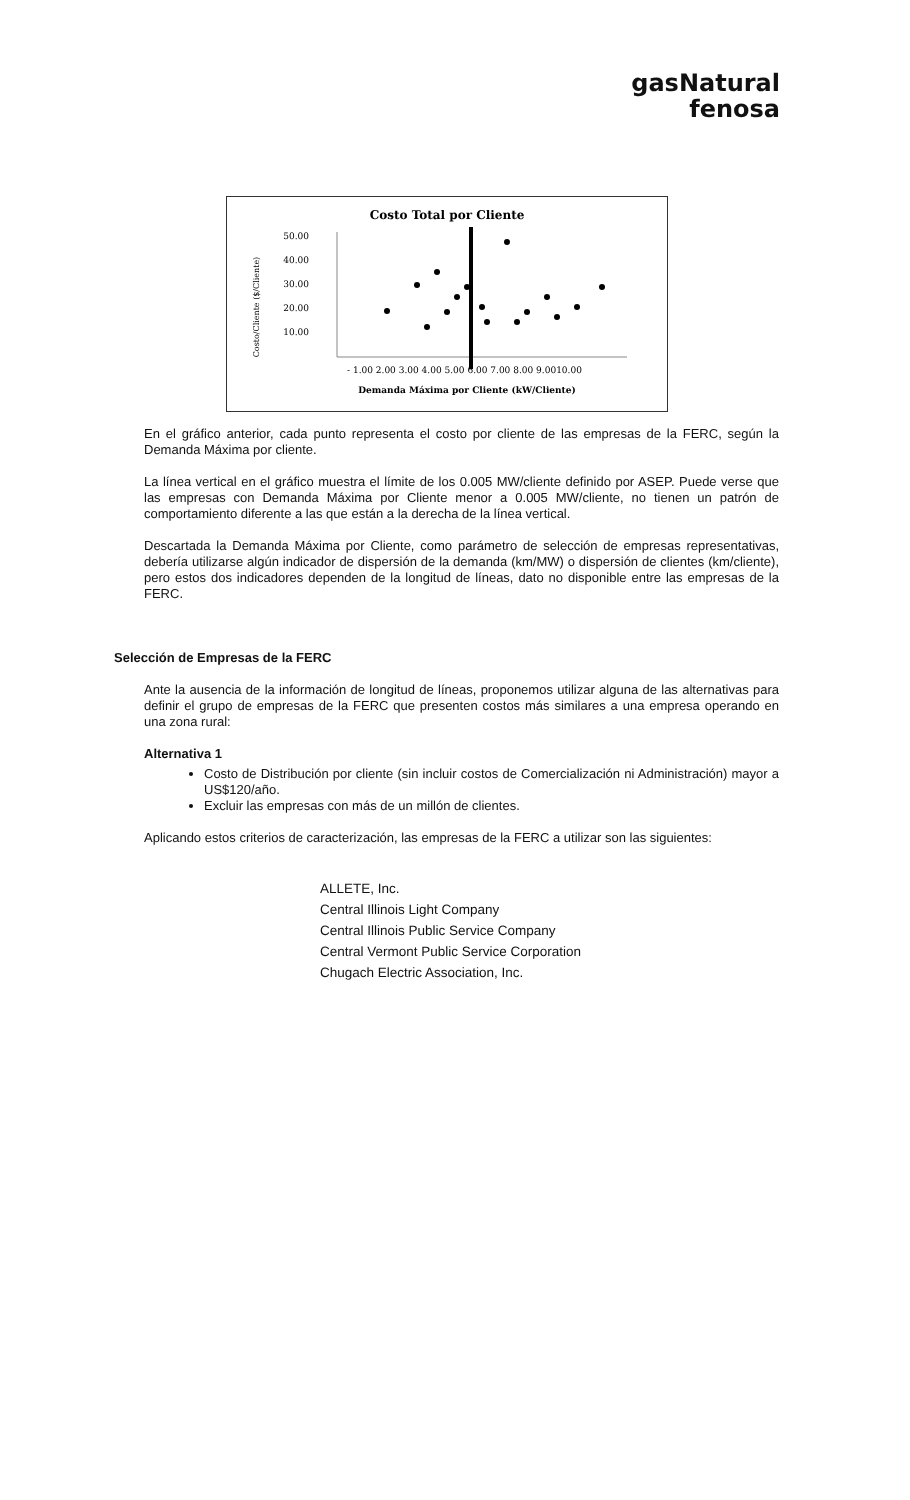gasNatural
fenosa
Costo Total por Cliente
50.00
40.00
30.00
20.00
10.00
Costo/Cliente ($/Cliente)
- 1.00 2.00 3.00 4.00 5.00 6.00 7.00 8.00 9.0010.00
Demanda Máxima por Cliente (kW/Cliente)
En el gráfico anterior, cada punto representa el costo por cliente de las empresas de la FERC, según la Demanda Máxima por cliente.
La línea vertical en el gráfico muestra el límite de los 0.005 MW/cliente definido por ASEP. Puede verse que las empresas con Demanda Máxima por Cliente menor a 0.005 MW/cliente, no tienen un patrón de comportamiento diferente a las que están a la derecha de la línea vertical.
Descartada la Demanda Máxima por Cliente, como parámetro de selección de empresas representativas, debería utilizarse algún indicador de dispersión de la demanda (km/MW) o dispersión de clientes (km/cliente), pero estos dos indicadores dependen de la longitud de líneas, dato no disponible entre las empresas de la FERC.
Selección de Empresas de la FERC
Ante la ausencia de la información de longitud de líneas, proponemos utilizar alguna de las alternativas para definir el grupo de empresas de la FERC que presenten costos más similares a una empresa operando en una zona rural:
Alternativa 1
Costo de Distribución por cliente (sin incluir costos de Comercialización ni Administración) mayor a US$120/año.
Excluir las empresas con más de un millón de clientes.
Aplicando estos criterios de caracterización, las empresas de la FERC a utilizar son las siguientes:
ALLETE, Inc.
Central Illinois Light Company
Central Illinois Public Service Company
Central Vermont Public Service Corporation
Chugach Electric Association, Inc.